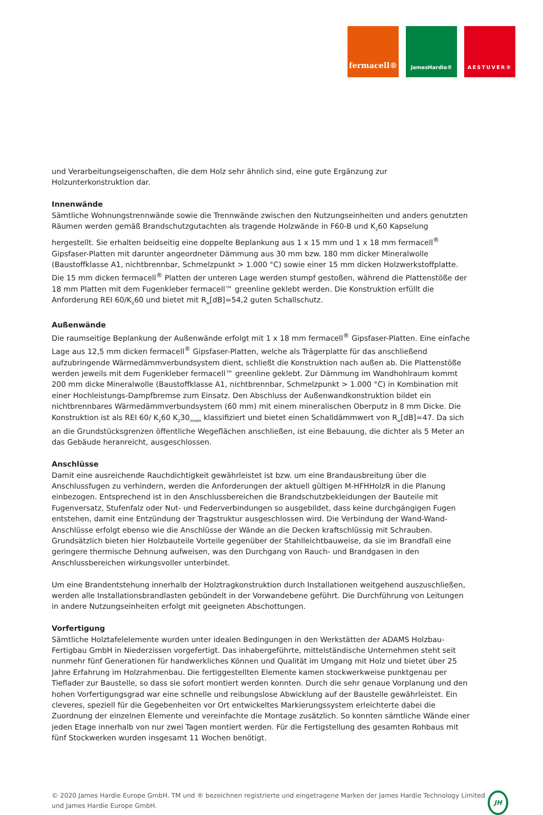fermacell®
JamesHardie® AESTUVER®
und Verarbeitungseigenschaften, die dem Holz sehr ähnlich sind, eine gute Ergänzung zur Holzunterkonstruktion dar.
Innenwände
Sämtliche Wohnungstrennwände sowie die Trennwände zwischen den Nutzungseinheiten und anders genutzten Räumen werden gemäß Brandschutzgutachten als tragende Holzwände in F60-B und K<sub>2</sub>60 Kapselung hergestellt. Sie erhalten beidseitig eine doppelte Beplankung aus 1 x 15 mm und 1 x 18 mm fermacell<sup>®</sup> Gipsfaser-Platten mit darunter angeordneter Dämmung aus 30 mm bzw. 180 mm dicker Mineralwolle (Baustoffklasse A1, nichtbrennbar, Schmelzpunkt > 1.000 °C) sowie einer 15 mm dicken Holzwerkstoffplatte. Die 15 mm dicken fermacell<sup>®</sup> Platten der unteren Lage werden stumpf gestoßen, während die Plattenstöße der 18 mm Platten mit dem Fugenkleber fermacell™ greenline geklebt werden. Die Konstruktion erfüllt die Anforderung REI 60/K<sub>2</sub>60 und bietet mit R<sub>w</sub>[dB]=54,2 guten Schallschutz.
Außenwände
Die raumseitige Beplankung der Außenwände erfolgt mit 1 x 18 mm fermacell<sup>®</sup> Gipsfaser-Platten. Eine einfache Lage aus 12,5 mm dicken fermacell<sup>®</sup> Gipsfaser-Platten, welche als Trägerplatte für das anschließend aufzubringende Wärmedämmverbundsystem dient, schließt die Konstruktion nach außen ab. Die Plattenstöße werden jeweils mit dem Fugenkleber fermacell™ greenline geklebt. Zur Dämmung im Wandhohlraum kommt 200 mm dicke Mineralwolle (Baustoffklasse A1, nichtbrennbar, Schmelzpunkt > 1.000 °C) in Kombination mit einer Hochleistungs-Dampfbremse zum Einsatz. Den Abschluss der Außenwandkonstruktion bildet ein nichtbrennbares Wärmedämmverbundsystem (60 mm) mit einem mineralischen Oberputz in 8 mm Dicke. Die Konstruktion ist als REI 60/ K<sub>2</sub>60 K<sub>2</sub>30<sub>innen</sub> klassifiziert und bietet einen Schalldämmwert von R<sub>w</sub>[dB]=47. Da sich an die Grundstücksgrenzen öffentliche Wegeflächen anschließen, ist eine Bebauung, die dichter als 5 Meter an das Gebäude heranreicht, ausgeschlossen.
Anschlüsse
Damit eine ausreichende Rauchdichtigkeit gewährleistet ist bzw. um eine Brandausbreitung über die Anschlussfugen zu verhindern, werden die Anforderungen der aktuell gültigen M-HFHHolzR in die Planung einbezogen. Entsprechend ist in den Anschlussbereichen die Brandschutzbekleidungen der Bauteile mit Fugenversatz, Stufenfalz oder Nut- und Federverbindungen so ausgebildet, dass keine durchgängigen Fugen entstehen, damit eine Entzündung der Tragstruktur ausgeschlossen wird. Die Verbindung der Wand-Wand-Anschlüsse erfolgt ebenso wie die Anschlüsse der Wände an die Decken kraftschlüssig mit Schrauben. Grundsätzlich bieten hier Holzbauteile Vorteile gegenüber der Stahlleichtbauweise, da sie im Brandfall eine geringere thermische Dehnung aufweisen, was den Durchgang von Rauch- und Brandgasen in den Anschlussbereichen wirkungsvoller unterbindet.
Um eine Brandentstehung innerhalb der Holztragkonstruktion durch Installationen weitgehend auszuschließen, werden alle Installationsbrandlasten gebündelt in der Vorwandebene geführt. Die Durchführung von Leitungen in andere Nutzungseinheiten erfolgt mit geeigneten Abschottungen.
Vorfertigung
Sämtliche Holztafelelemente wurden unter idealen Bedingungen in den Werkstätten der ADAMS Holzbau-Fertigbau GmbH in Niederzissen vorgefertigt. Das inhabergeführte, mittelständische Unternehmen steht seit nunmehr fünf Generationen für handwerkliches Können und Qualität im Umgang mit Holz und bietet über 25 Jahre Erfahrung im Holzrahmenbau. Die fertiggestellten Elemente kamen stockwerkweise punktgenau per Tieflader zur Baustelle, so dass sie sofort montiert werden konnten. Durch die sehr genaue Vorplanung und den hohen Vorfertigungsgrad war eine schnelle und reibungslose Abwicklung auf der Baustelle gewährleistet. Ein cleveres, speziell für die Gegebenheiten vor Ort entwickeltes Markierungssystem erleichterte dabei die Zuordnung der einzelnen Elemente und vereinfachte die Montage zusätzlich. So konnten sämtliche Wände einer jeden Etage innerhalb von nur zwei Tagen montiert werden. Für die Fertigstellung des gesamten Rohbaus mit fünf Stockwerken wurden insgesamt 11 Wochen benötigt.
© 2020 James Hardie Europe GmbH. TM und ® bezeichnen registrierte und eingetragene Marken der James Hardie Technology Limited und James Hardie Europe GmbH.
JH